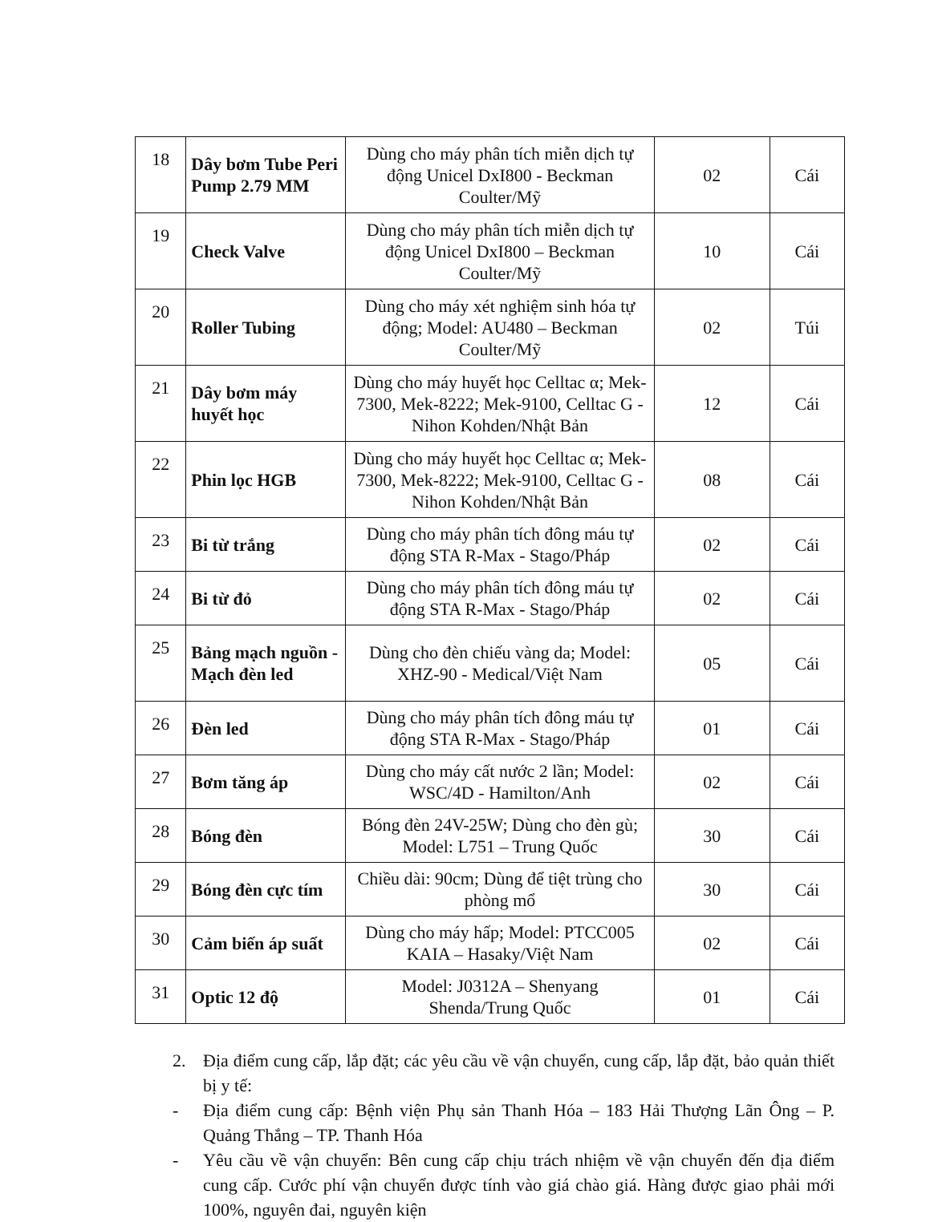| 18 | Dây bơm Tube Peri Pump 2.79 MM | Dùng cho máy phân tích miễn dịch tự động Unicel DxI800 - Beckman Coulter/Mỹ | 02 | Cái |
| 19 | Check Valve | Dùng cho máy phân tích miễn dịch tự động Unicel DxI800 – Beckman Coulter/Mỹ | 10 | Cái |
| 20 | Roller Tubing | Dùng cho máy xét nghiệm sinh hóa tự động; Model: AU480 – Beckman Coulter/Mỹ | 02 | Túi |
| 21 | Dây bơm máy huyết học | Dùng cho máy huyết học Celltac α; Mek-7300, Mek-8222; Mek-9100, Celltac G - Nihon Kohden/Nhật Bản | 12 | Cái |
| 22 | Phin lọc HGB | Dùng cho máy huyết học Celltac α; Mek-7300, Mek-8222; Mek-9100, Celltac G - Nihon Kohden/Nhật Bản | 08 | Cái |
| 23 | Bi từ trắng | Dùng cho máy phân tích đông máu tự động STA R-Max - Stago/Pháp | 02 | Cái |
| 24 | Bi từ đỏ | Dùng cho máy phân tích đông máu tự động STA R-Max - Stago/Pháp | 02 | Cái |
| 25 | Bảng mạch nguồn - Mạch đèn led | Dùng cho đèn chiếu vàng da; Model: XHZ-90 - Medical/Việt Nam | 05 | Cái |
| 26 | Đèn led | Dùng cho máy phân tích đông máu tự động STA R-Max - Stago/Pháp | 01 | Cái |
| 27 | Bơm tăng áp | Dùng cho máy cất nước 2 lần; Model: WSC/4D - Hamilton/Anh | 02 | Cái |
| 28 | Bóng đèn | Bóng đèn 24V-25W; Dùng cho đèn gù; Model: L751 – Trung Quốc | 30 | Cái |
| 29 | Bóng đèn cực tím | Chiều dài: 90cm; Dùng để tiệt trùng cho phòng mổ | 30 | Cái |
| 30 | Cảm biến áp suất | Dùng cho máy hấp; Model: PTCC005 KAIA – Hasaky/Việt Nam | 02 | Cái |
| 31 | Optic 12 độ | Model: J0312A – Shenyang Shenda/Trung Quốc | 01 | Cái |
2. Địa điểm cung cấp, lắp đặt; các yêu cầu về vận chuyển, cung cấp, lắp đặt, bảo quản thiết bị y tế:
- Địa điểm cung cấp: Bệnh viện Phụ sản Thanh Hóa – 183 Hải Thượng Lãn Ông – P. Quảng Thắng – TP. Thanh Hóa
- Yêu cầu về vận chuyển: Bên cung cấp chịu trách nhiệm về vận chuyển đến địa điểm cung cấp. Cước phí vận chuyển được tính vào giá chào giá. Hàng được giao phải mới 100%, nguyên đai, nguyên kiện